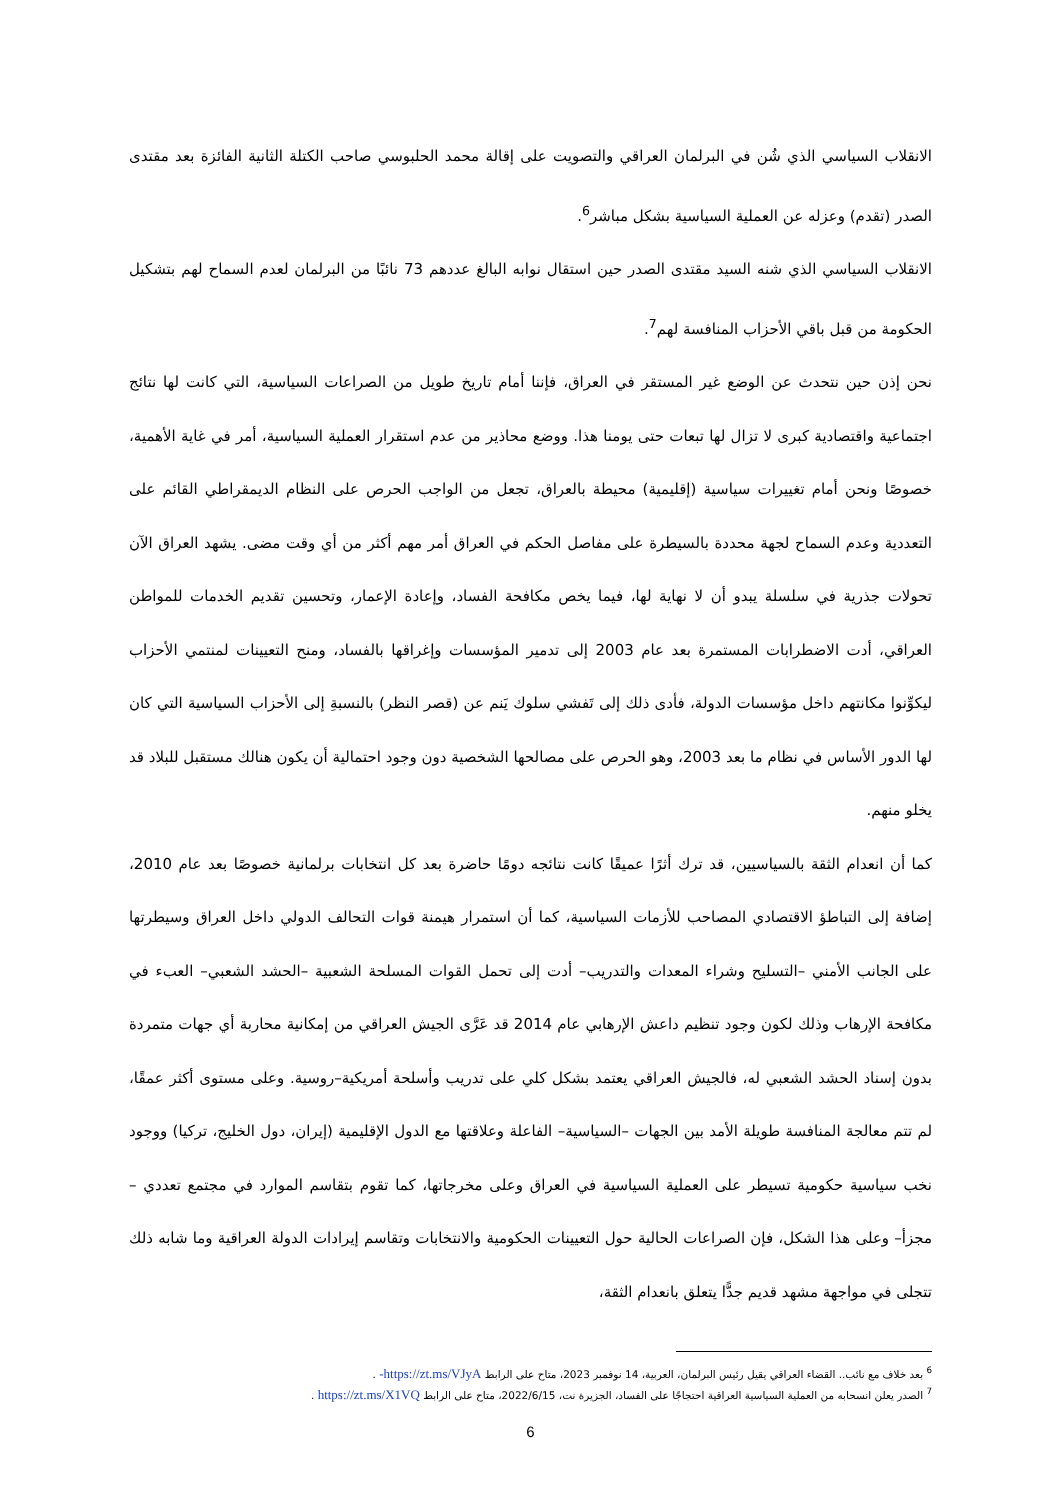الانقلاب السياسي الذي شُن في البرلمان العراقي والتصويت على إقالة محمد الحلبوسي صاحب الكتلة الثانية الفائزة بعد مقتدى الصدر (تقدم) وعزله عن العملية السياسية بشكل مباشر<sup>6</sup>.
الانقلاب السياسي الذي شنه السيد مقتدى الصدر حين استقال نوابه البالغ عددهم 73 نائبًا من البرلمان لعدم السماح لهم بتشكيل الحكومة من قبل باقي الأحزاب المنافسة لهم<sup>7</sup>.
نحن إذن حين نتحدث عن الوضع غير المستقر في العراق، فإننا أمام تاريخ طويل من الصراعات السياسية، التي كانت لها نتائج اجتماعية واقتصادية كبرى لا تزال لها تبعات حتى يومنا هذا. ووضع محاذير من عدم استقرار العملية السياسية، أمر في غاية الأهمية، خصوصًا ونحن أمام تغييرات سياسية (إقليمية) محيطة بالعراق، تجعل من الواجب الحرص على النظام الديمقراطي القائم على التعددية وعدم السماح لجهة محددة بالسيطرة على مفاصل الحكم في العراق أمر مهم أكثر من أي وقت مضى. يشهد العراق الآن تحولات جذرية في سلسلة يبدو أن لا نهاية لها، فيما يخص مكافحة الفساد، وإعادة الإعمار، وتحسين تقديم الخدمات للمواطن العراقي، أدت الاضطرابات المستمرة بعد عام 2003 إلى تدمير المؤسسات وإغراقها بالفساد، ومنح التعيينات لمنتمي الأحزاب ليكوِّنوا مكانتهم داخل مؤسسات الدولة، فأدى ذلك إلى تَفشي سلوك يَنم عن (قصر النظر) بالنسبةِ إلى الأحزاب السياسية التي كان لها الدور الأساس في نظام ما بعد 2003، وهو الحرص على مصالحها الشخصية دون وجود احتمالية أن يكون هنالك مستقبل للبلاد قد يخلو منهم.
كما أن انعدام الثقة بالسياسيين، قد ترك أثرًا عميقًا كانت نتائجه دومًا حاضرة بعد كل انتخابات برلمانية خصوصًا بعد عام 2010، إضافة إلى التباطؤ الاقتصادي المصاحب للأزمات السياسية، كما أن استمرار هيمنة قوات التحالف الدولي داخل العراق وسيطرتها على الجانب الأمني –التسليح وشراء المعدات والتدريب– أدت إلى تحمل القوات المسلحة الشعبية –الحشد الشعبي– العبء في مكافحة الإرهاب وذلك لكون وجود تنظيم داعش الإرهابي عام 2014 قد عَرَّى الجيش العراقي من إمكانية محاربة أي جهات متمردة بدون إسناد الحشد الشعبي له، فالجيش العراقي يعتمد بشكل كلي على تدريب وأسلحة أمريكية–روسية. وعلى مستوى أكثر عمقًا، لم تتم معالجة المنافسة طويلة الأمد بين الجهات –السياسية– الفاعلة وعلاقتها مع الدول الإقليمية (إيران، دول الخليج، تركيا) ووجود نخب سياسية حكومية تسيطر على العملية السياسية في العراق وعلى مخرجاتها، كما تقوم بتقاسم الموارد في مجتمع تعددي –مجزأ– وعلى هذا الشكل، فإن الصراعات الحالية حول التعيينات الحكومية والانتخابات وتقاسم إيرادات الدولة العراقية وما شابه ذلك تتجلى في مواجهة مشهد قديم جدًّا يتعلق بانعدام الثقة،
<sup>6</sup> بعد خلاف مع نائب.. القضاء العراقي يقيل رئيس البرلمان، العربية، 14 نوفمبر 2023، متاح على الرابط https://zt.ms/VJyA- .
<sup>7</sup> الصدر يعلن انسحابه من العملية السياسية العراقية احتجاجًا على الفساد، الجزيرة نت، 2022/6/15، متاح على الرابط https://zt.ms/X1VQ .
6